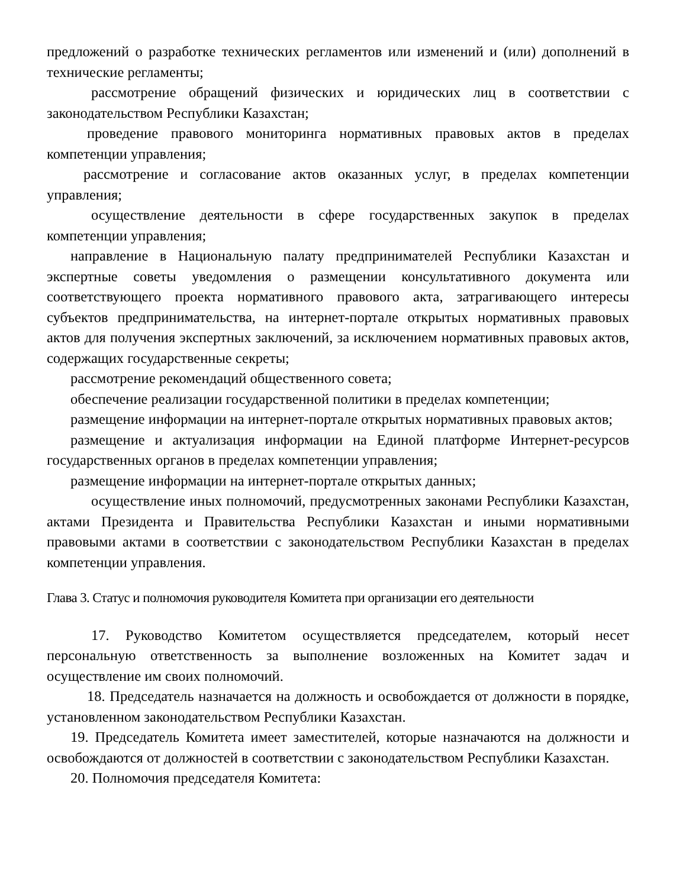предложений о разработке технических регламентов или изменений и (или) дополнений в технические регламенты;
рассмотрение обращений физических и юридических лиц в соответствии с законодательством Республики Казахстан;
проведение правового мониторинга нормативных правовых актов в пределах компетенции управления;
рассмотрение и согласование актов оказанных услуг, в пределах компетенции управления;
осуществление деятельности в сфере государственных закупок в пределах компетенции управления;
направление в Национальную палату предпринимателей Республики Казахстан и экспертные советы уведомления о размещении консультативного документа или соответствующего проекта нормативного правового акта, затрагивающего интересы субъектов предпринимательства, на интернет-портале открытых нормативных правовых актов для получения экспертных заключений, за исключением нормативных правовых актов, содержащих государственные секреты;
рассмотрение рекомендаций общественного совета;
обеспечение реализации государственной политики в пределах компетенции;
размещение информации на интернет-портале открытых нормативных правовых актов;
размещение и актуализация информации на Единой платформе Интернет-ресурсов государственных органов в пределах компетенции управления;
размещение информации на интернет-портале открытых данных;
осуществление иных полномочий, предусмотренных законами Республики Казахстан, актами Президента и Правительства Республики Казахстан и иными нормативными правовыми актами в соответствии с законодательством Республики Казахстан в пределах компетенции управления.
Глава 3. Статус и полномочия руководителя Комитета при организации его деятельности
17. Руководство Комитетом осуществляется председателем, который несет персональную ответственность за выполнение возложенных на Комитет задач и осуществление им своих полномочий.
18. Председатель назначается на должность и освобождается от должности в порядке, установленном законодательством Республики Казахстан.
19. Председатель Комитета имеет заместителей, которые назначаются на должности и освобождаются от должностей в соответствии с законодательством Республики Казахстан.
20. Полномочия председателя Комитета: